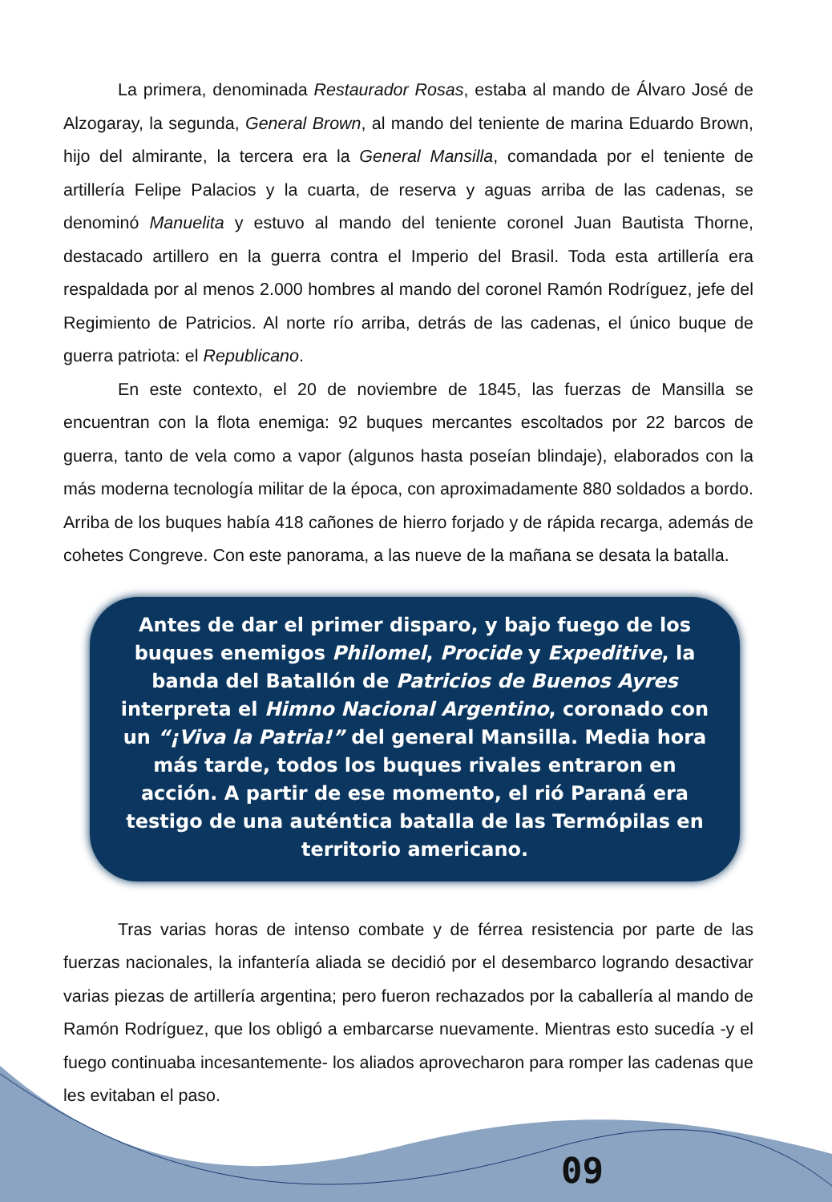La primera, denominada Restaurador Rosas, estaba al mando de Álvaro José de Alzogaray, la segunda, General Brown, al mando del teniente de marina Eduardo Brown, hijo del almirante, la tercera era la General Mansilla, comandada por el teniente de artillería Felipe Palacios y la cuarta, de reserva y aguas arriba de las cadenas, se denominó Manuelita y estuvo al mando del teniente coronel Juan Bautista Thorne, destacado artillero en la guerra contra el Imperio del Brasil. Toda esta artillería era respaldada por al menos 2.000 hombres al mando del coronel Ramón Rodríguez, jefe del Regimiento de Patricios. Al norte río arriba, detrás de las cadenas, el único buque de guerra patriota: el Republicano.
En este contexto, el 20 de noviembre de 1845, las fuerzas de Mansilla se encuentran con la flota enemiga: 92 buques mercantes escoltados por 22 barcos de guerra, tanto de vela como a vapor (algunos hasta poseían blindaje), elaborados con la más moderna tecnología militar de la época, con aproximadamente 880 soldados a bordo. Arriba de los buques había 418 cañones de hierro forjado y de rápida recarga, además de cohetes Congreve. Con este panorama, a las nueve de la mañana se desata la batalla.
Antes de dar el primer disparo, y bajo fuego de los buques enemigos Philomel, Procide y Expeditive, la banda del Batallón de Patricios de Buenos Ayres interpreta el Himno Nacional Argentino, coronado con un “¡Viva la Patria!” del general Mansilla. Media hora más tarde, todos los buques rivales entraron en acción. A partir de ese momento, el rió Paraná era testigo de una auténtica batalla de las Termópilas en territorio americano.
Tras varias horas de intenso combate y de férrea resistencia por parte de las fuerzas nacionales, la infantería aliada se decidió por el desembarco logrando desactivar varias piezas de artillería argentina; pero fueron rechazados por la caballería al mando de Ramón Rodríguez, que los obligó a embarcarse nuevamente. Mientras esto sucedía -y el fuego continuaba incesantemente- los aliados aprovecharon para romper las cadenas que les evitaban el paso.
09